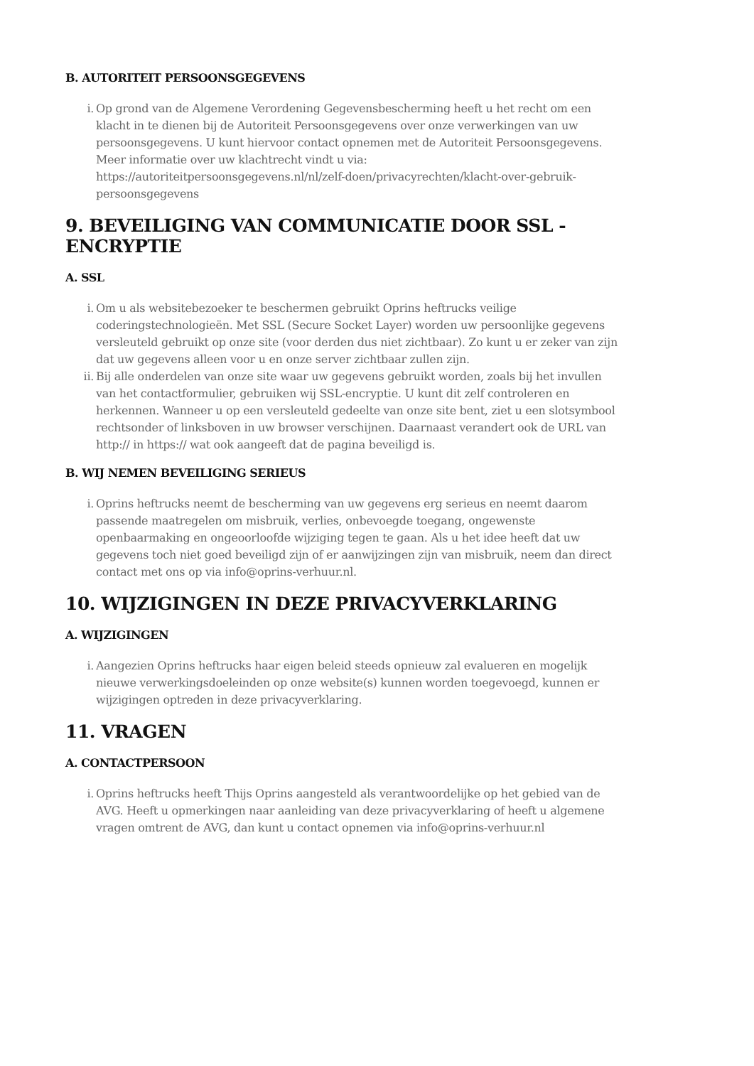B. AUTORITEIT PERSOONSGEGEVENS
i. Op grond van de Algemene Verordening Gegevensbescherming heeft u het recht om een klacht in te dienen bij de Autoriteit Persoonsgegevens over onze verwerkingen van uw persoonsgegevens. U kunt hiervoor contact opnemen met de Autoriteit Persoonsgegevens. Meer informatie over uw klachtrecht vindt u via: https://autoriteitpersoonsgegevens.nl/nl/zelf-doen/privacyrechten/klacht-over-gebruik-persoonsgegevens
9. BEVEILIGING VAN COMMUNICATIE DOOR SSL - ENCRYPTIE
A. SSL
i. Om u als websitebezoeker te beschermen gebruikt Oprins heftrucks veilige coderingstechnologieën. Met SSL (Secure Socket Layer) worden uw persoonlijke gegevens versleuteld gebruikt op onze site (voor derden dus niet zichtbaar). Zo kunt u er zeker van zijn dat uw gegevens alleen voor u en onze server zichtbaar zullen zijn.
ii. Bij alle onderdelen van onze site waar uw gegevens gebruikt worden, zoals bij het invullen van het contactformulier, gebruiken wij SSL-encryptie. U kunt dit zelf controleren en herkennen. Wanneer u op een versleuteld gedeelte van onze site bent, ziet u een slotsymbool rechtsonder of linksboven in uw browser verschijnen. Daarnaast verandert ook de URL van http:// in https:// wat ook aangeeft dat de pagina beveiligd is.
B. WIJ NEMEN BEVEILIGING SERIEUS
i. Oprins heftrucks neemt de bescherming van uw gegevens erg serieus en neemt daarom passende maatregelen om misbruik, verlies, onbevoegde toegang, ongewenste openbaarmaking en ongeoorloofde wijziging tegen te gaan. Als u het idee heeft dat uw gegevens toch niet goed beveiligd zijn of er aanwijzingen zijn van misbruik, neem dan direct contact met ons op via info@oprins-verhuur.nl.
10. WIJZIGINGEN IN DEZE PRIVACYVERKLARING
A. WIJZIGINGEN
i. Aangezien Oprins heftrucks haar eigen beleid steeds opnieuw zal evalueren en mogelijk nieuwe verwerkingsdoeleinden op onze website(s) kunnen worden toegevoegd, kunnen er wijzigingen optreden in deze privacyverklaring.
11. VRAGEN
A. CONTACTPERSOON
i. Oprins heftrucks heeft Thijs Oprins aangesteld als verantwoordelijke op het gebied van de AVG. Heeft u opmerkingen naar aanleiding van deze privacyverklaring of heeft u algemene vragen omtrent de AVG, dan kunt u contact opnemen via info@oprins-verhuur.nl